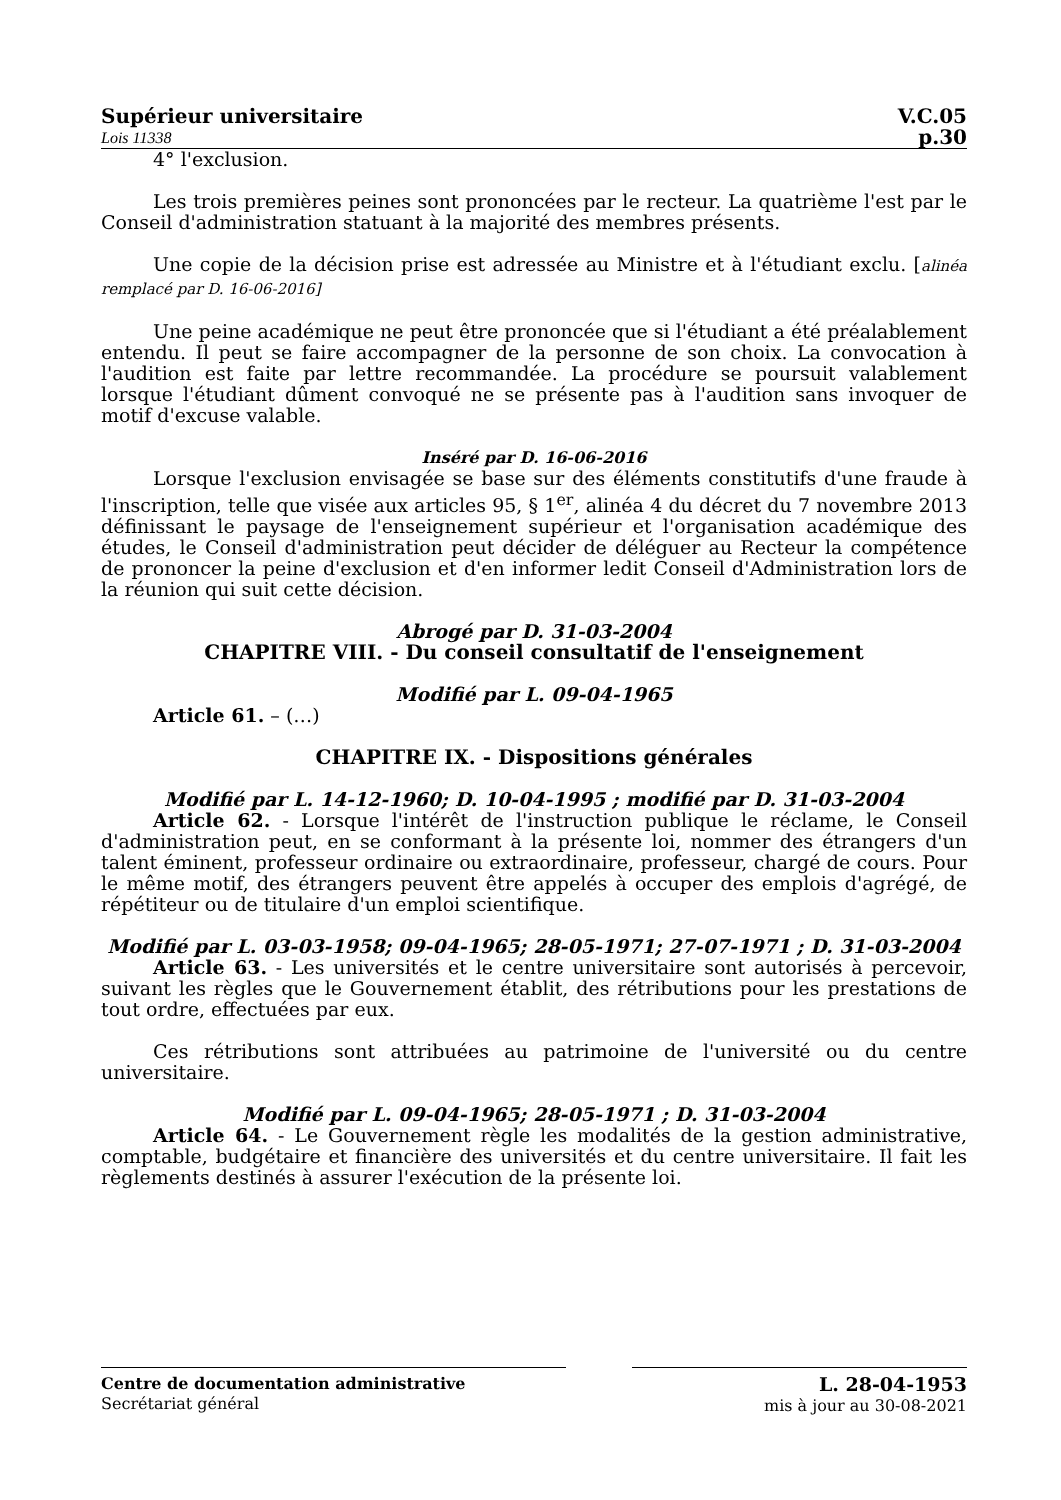Supérieur universitaire V.C.05
Lois 11338 p.30
4° l'exclusion.
Les trois premières peines sont prononcées par le recteur. La quatrième l'est par le Conseil d'administration statuant à la majorité des membres présents.
Une copie de la décision prise est adressée au Ministre et à l'étudiant exclu. [alinéa remplacé par D. 16-06-2016]
Une peine académique ne peut être prononcée que si l'étudiant a été préalablement entendu. Il peut se faire accompagner de la personne de son choix. La convocation à l'audition est faite par lettre recommandée. La procédure se poursuit valablement lorsque l'étudiant dûment convoqué ne se présente pas à l'audition sans invoquer de motif d'excuse valable.
Inséré par D. 16-06-2016
Lorsque l'exclusion envisagée se base sur des éléments constitutifs d'une fraude à l'inscription, telle que visée aux articles 95, § 1<sup>er</sup>, alinéa 4 du décret du 7 novembre 2013 définissant le paysage de l'enseignement supérieur et l'organisation académique des études, le Conseil d'administration peut décider de déléguer au Recteur la compétence de prononcer la peine d'exclusion et d'en informer ledit Conseil d'Administration lors de la réunion qui suit cette décision.
Abrogé par D. 31-03-2004
CHAPITRE VIII. - Du conseil consultatif de l'enseignement
Modifié par L. 09-04-1965
Article 61. – (…)
CHAPITRE IX. - Dispositions générales
Modifié par L. 14-12-1960; D. 10-04-1995 ; modifié par D. 31-03-2004
Article 62. - Lorsque l'intérêt de l'instruction publique le réclame, le Conseil d'administration peut, en se conformant à la présente loi, nommer des étrangers d'un talent éminent, professeur ordinaire ou extraordinaire, professeur, chargé de cours. Pour le même motif, des étrangers peuvent être appelés à occuper des emplois d'agrégé, de répétiteur ou de titulaire d'un emploi scientifique.
Modifié par L. 03-03-1958; 09-04-1965; 28-05-1971; 27-07-1971 ; D. 31-03-2004
Article 63. - Les universités et le centre universitaire sont autorisés à percevoir, suivant les règles que le Gouvernement établit, des rétributions pour les prestations de tout ordre, effectuées par eux.
Ces rétributions sont attribuées au patrimoine de l'université ou du centre universitaire.
Modifié par L. 09-04-1965; 28-05-1971 ; D. 31-03-2004
Article 64. - Le Gouvernement règle les modalités de la gestion administrative, comptable, budgétaire et financière des universités et du centre universitaire. Il fait les règlements destinés à assurer l'exécution de la présente loi.
Centre de documentation administrative
Secrétariat général
L. 28-04-1953
mis à jour au 30-08-2021